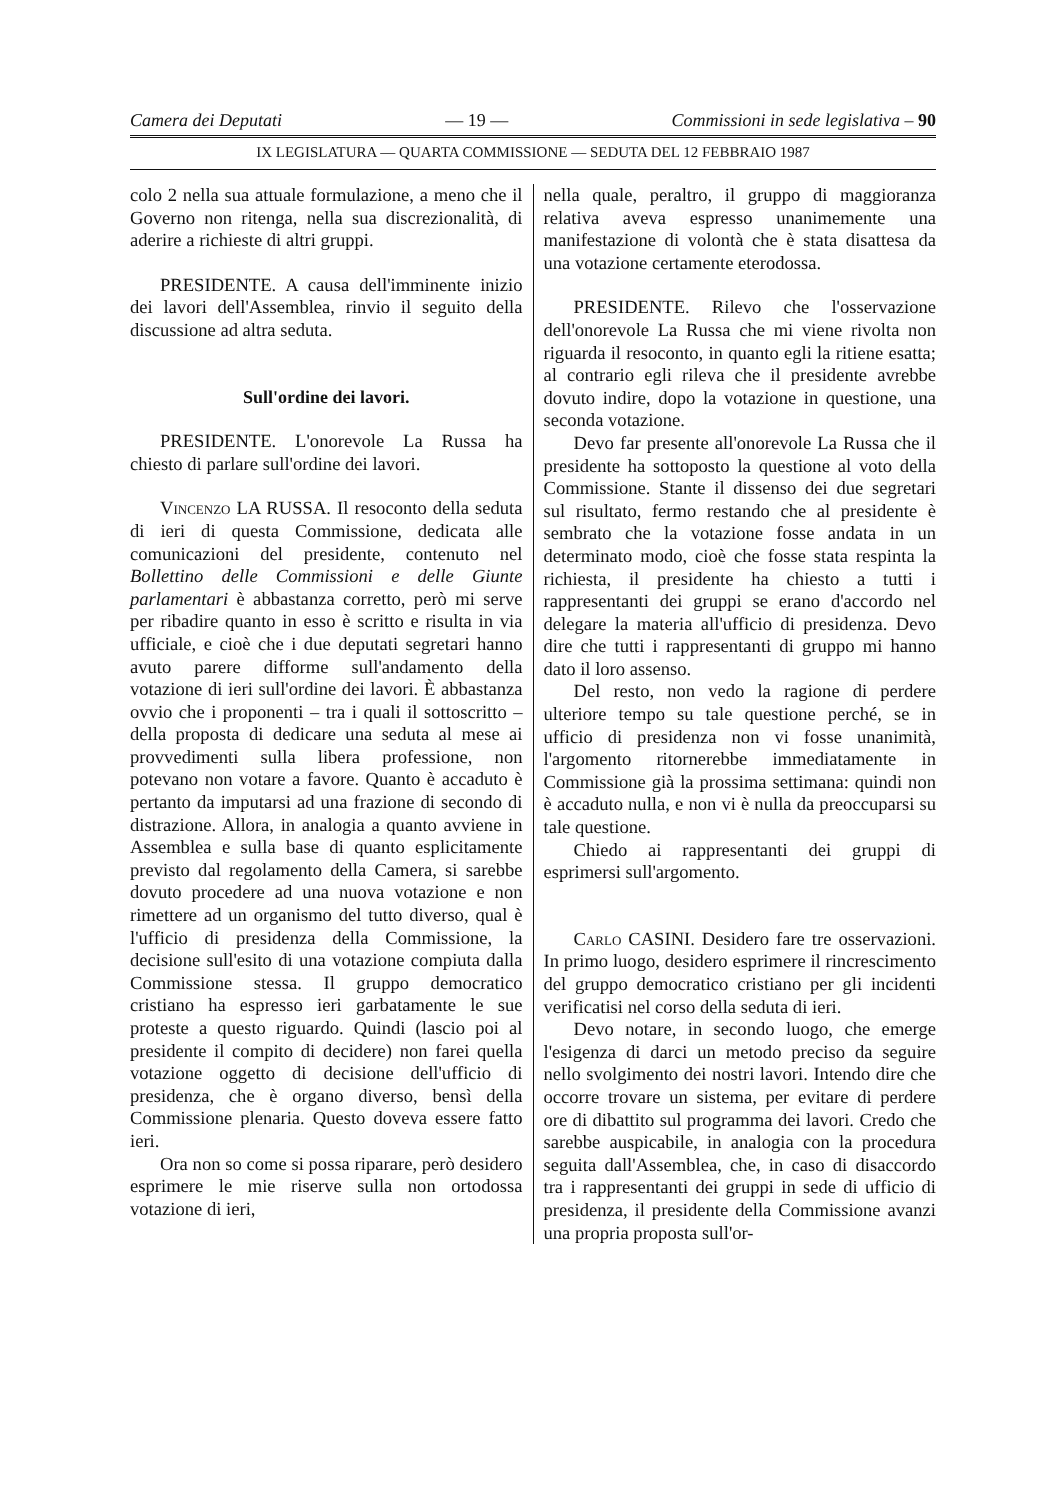Camera dei Deputati — 19 — Commissioni in sede legislativa – 90
IX LEGISLATURA — QUARTA COMMISSIONE — SEDUTA DEL 12 FEBBRAIO 1987
colo 2 nella sua attuale formulazione, a meno che il Governo non ritenga, nella sua discrezionalità, di aderire a richieste di altri gruppi.
PRESIDENTE. A causa dell'imminente inizio dei lavori dell'Assemblea, rinvio il seguito della discussione ad altra seduta.
Sull'ordine dei lavori.
PRESIDENTE. L'onorevole La Russa ha chiesto di parlare sull'ordine dei lavori.
Vincenzo LA RUSSA. Il resoconto della seduta di ieri di questa Commissione, dedicata alle comunicazioni del presidente, contenuto nel Bollettino delle Commissioni e delle Giunte parlamentari è abbastanza corretto, però mi serve per ribadire quanto in esso è scritto e risulta in via ufficiale, e cioè che i due deputati segretari hanno avuto parere difforme sull'andamento della votazione di ieri sull'ordine dei lavori. È abbastanza ovvio che i proponenti – tra i quali il sottoscritto – della proposta di dedicare una seduta al mese ai provvedimenti sulla libera professione, non potevano non votare a favore. Quanto è accaduto è pertanto da imputarsi ad una frazione di secondo di distrazione. Allora, in analogia a quanto avviene in Assemblea e sulla base di quanto esplicitamente previsto dal regolamento della Camera, si sarebbe dovuto procedere ad una nuova votazione e non rimettere ad un organismo del tutto diverso, qual è l'ufficio di presidenza della Commissione, la decisione sull'esito di una votazione compiuta dalla Commissione stessa. Il gruppo democratico cristiano ha espresso ieri garbatamente le sue proteste a questo riguardo. Quindi (lascio poi al presidente il compito di decidere) non farei quella votazione oggetto di decisione dell'ufficio di presidenza, che è organo diverso, bensì della Commissione plenaria. Questo doveva essere fatto ieri.
Ora non so come si possa riparare, però desidero esprimere le mie riserve sulla non ortodossa votazione di ieri,
nella quale, peraltro, il gruppo di maggioranza relativa aveva espresso unanimemente una manifestazione di volontà che è stata disattesa da una votazione certamente eterodossa.
PRESIDENTE. Rilevo che l'osservazione dell'onorevole La Russa che mi viene rivolta non riguarda il resoconto, in quanto egli la ritiene esatta; al contrario egli rileva che il presidente avrebbe dovuto indire, dopo la votazione in questione, una seconda votazione.
Devo far presente all'onorevole La Russa che il presidente ha sottoposto la questione al voto della Commissione. Stante il dissenso dei due segretari sul risultato, fermo restando che al presidente è sembrato che la votazione fosse andata in un determinato modo, cioè che fosse stata respinta la richiesta, il presidente ha chiesto a tutti i rappresentanti dei gruppi se erano d'accordo nel delegare la materia all'ufficio di presidenza. Devo dire che tutti i rappresentanti di gruppo mi hanno dato il loro assenso.
Del resto, non vedo la ragione di perdere ulteriore tempo su tale questione perché, se in ufficio di presidenza non vi fosse unanimità, l'argomento ritornerebbe immediatamente in Commissione già la prossima settimana: quindi non è accaduto nulla, e non vi è nulla da preoccuparsi su tale questione.
Chiedo ai rappresentanti dei gruppi di esprimersi sull'argomento.
Carlo CASINI. Desidero fare tre osservazioni. In primo luogo, desidero esprimere il rincrescimento del gruppo democratico cristiano per gli incidenti verificatisi nel corso della seduta di ieri.
Devo notare, in secondo luogo, che emerge l'esigenza di darci un metodo preciso da seguire nello svolgimento dei nostri lavori. Intendo dire che occorre trovare un sistema, per evitare di perdere ore di dibattito sul programma dei lavori. Credo che sarebbe auspicabile, in analogia con la procedura seguita dall'Assemblea, che, in caso di disaccordo tra i rappresentanti dei gruppi in sede di ufficio di presidenza, il presidente della Commissione avanzi una propria proposta sull'or-